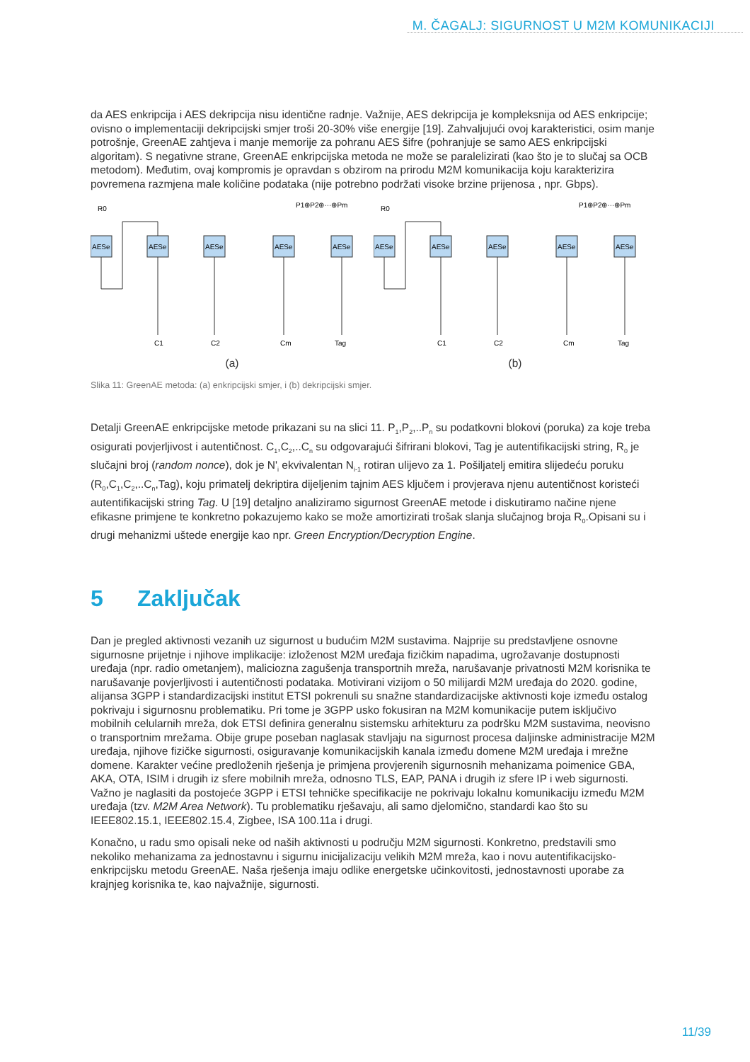M. ČAGALJ: SIGURNOST U M2M KOMUNIKACIJI
da AES enkripcija i AES dekripcija nisu identične radnje. Važnije, AES dekripcija je kompleksnija od AES enkripcije; ovisno o implementaciji dekripcijski smjer troši 20-30% više energije [19]. Zahvaljujući ovoj karakteristici, osim manje potrošnje, GreenAE zahtjeva i manje memorije za pohranu AES šifre (pohranjuje se samo AES enkripcijski algoritam). S negativne strane, GreenAE enkripcijska metoda ne može se paralelizirati (kao što je to slučaj sa OCB metodom). Međutim, ovaj kompromis je opravdan s obzirom na prirodu M2M komunikacija koju karakterizira povremena razmjena male količine podataka (nije potrebno podržati visoke brzine prijenosa , npr. Gbps).
AESe
AESe
AESe
AESe
AESe
R0
P1⊕P2⊕···⊕Pm
C1
C2
Cm
Tag
AESe
AESe
AESe
AESe
AESe
R0
P1⊕P2⊕···⊕Pm
C1
C2
Cm
Tag
(a) (b)
Slika 11: GreenAE metoda: (a) enkripcijski smjer, i (b) dekripcijski smjer.
Detalji GreenAE enkripcijske metode prikazani su na slici 11. P<sub>1</sub>,P<sub>2</sub>,..P<sub>n</sub> su podatkovni blokovi (poruka) za koje treba osigurati povjerljivost i autentičnost. C<sub>1</sub>,C<sub>2</sub>,..C<sub>n</sub> su odgovarajući šifrirani blokovi, Tag je autentifikacijski string, R<sub>0</sub> je slučajni broj (random nonce), dok je N'<sub>i</sub> ekvivalentan N<sub>i-1</sub> rotiran ulijevo za 1. Pošiljatelj emitira slijedeću poruku (R<sub>0</sub>,C<sub>1</sub>,C<sub>2</sub>,..C<sub>n</sub>,Tag), koju primatelj dekriptira dijeljenim tajnim AES ključem i provjerava njenu autentičnost koristeći autentifikacijski string Tag. U [19] detaljno analiziramo sigurnost GreenAE metode i diskutiramo načine njene efikasne primjene te konkretno pokazujemo kako se može amortizirati trošak slanja slučajnog broja R<sub>0</sub>.Opisani su i drugi mehanizmi uštede energije kao npr. Green Encryption/Decryption Engine.
5 Zaključak
Dan je pregled aktivnosti vezanih uz sigurnost u budućim M2M sustavima. Najprije su predstavljene osnovne sigurnosne prijetnje i njihove implikacije: izloženost M2M uređaja fizičkim napadima, ugrožavanje dostupnosti uređaja (npr. radio ometanjem), maliciozna zagušenja transportnih mreža, narušavanje privatnosti M2M korisnika te narušavanje povjerljivosti i autentičnosti podataka. Motivirani vizijom o 50 milijardi M2M uređaja do 2020. godine, alijansa 3GPP i standardizacijski institut ETSI pokrenuli su snažne standardizacijske aktivnosti koje između ostalog pokrivaju i sigurnosnu problematiku. Pri tome je 3GPP usko fokusiran na M2M komunikacije putem isključivo mobilnih celularnih mreža, dok ETSI definira generalnu sistemsku arhitekturu za podršku M2M sustavima, neovisno o transportnim mrežama. Obije grupe poseban naglasak stavljaju na sigurnost procesa daljinske administracije M2M uređaja, njihove fizičke sigurnosti, osiguravanje komunikacijskih kanala između domene M2M uređaja i mrežne domene. Karakter većine predloženih rješenja je primjena provjerenih sigurnosnih mehanizama poimenice GBA, AKA, OTA, ISIM i drugih iz sfere mobilnih mreža, odnosno TLS, EAP, PANA i drugih iz sfere IP i web sigurnosti. Važno je naglasiti da postojeće 3GPP i ETSI tehničke specifikacije ne pokrivaju lokalnu komunikaciju između M2M uređaja (tzv. M2M Area Network). Tu problematiku rješavaju, ali samo djelomično, standardi kao što su IEEE802.15.1, IEEE802.15.4, Zigbee, ISA 100.11a i drugi.
Konačno, u radu smo opisali neke od naših aktivnosti u području M2M sigurnosti. Konkretno, predstavili smo nekoliko mehanizama za jednostavnu i sigurnu inicijalizaciju velikih M2M mreža, kao i novu autentifikacijsko-enkripcijsku metodu GreenAE. Naša rješenja imaju odlike energetske učinkovitosti, jednostavnosti uporabe za krajnjeg korisnika te, kao najvažnije, sigurnosti.
11/39